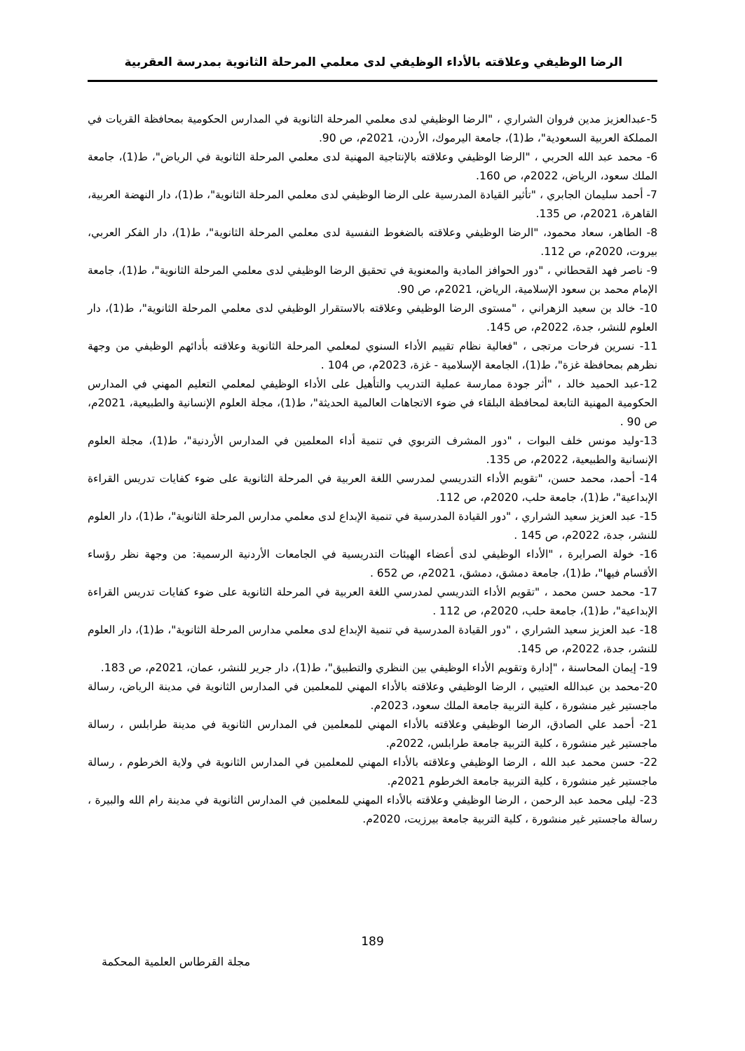الرضا الوظيفي وعلاقته بالأداء الوظيفي لدى معلمي المرحلة الثانوية بمدرسة العقربية
5-عبدالعزيز مدين فروان الشراري ، "الرضا الوظيفي لدى معلمي المرحلة الثانوية في المدارس الحكومية بمحافظة القريات في المملكة العربية السعودية"، ط(1)، جامعة اليرموك، الأردن، 2021م، ص 90.
6- محمد عبد الله الحربي ، "الرضا الوظيفي وعلاقته بالإنتاجية المهنية لدى معلمي المرحلة الثانوية في الرياض"، ط(1)، جامعة الملك سعود، الرياض، 2022م، ص 160.
7- أحمد سليمان الجابري ، "تأثير القيادة المدرسية على الرضا الوظيفي لدى معلمي المرحلة الثانوية"، ط(1)، دار النهضة العربية، القاهرة، 2021م، ص 135.
8- الطاهر، سعاد محمود، "الرضا الوظيفي وعلاقته بالضغوط النفسية لدى معلمي المرحلة الثانوية"، ط(1)، دار الفكر العربي، بيروت، 2020م، ص 112.
9- ناصر فهد القحطاني ، "دور الحوافز المادية والمعنوية في تحقيق الرضا الوظيفي لدى معلمي المرحلة الثانوية"، ط(1)، جامعة الإمام محمد بن سعود الإسلامية، الرياض، 2021م، ص 90.
10- خالد بن سعيد الزهراني ، "مستوى الرضا الوظيفي وعلاقته بالاستقرار الوظيفي لدى معلمي المرحلة الثانوية"، ط(1)، دار العلوم للنشر، جدة، 2022م، ص 145.
11- نسرين فرحات مرتجى ، "فعالية نظام تقييم الأداء السنوي لمعلمي المرحلة الثانوية وعلاقته بأدائهم الوظيفي من وجهة نظرهم بمحافظة غزة"، ط(1)، الجامعة الإسلامية - غزة، 2023م، ص 104 .
12-عبد الحميد خالد ، "أثر جودة ممارسة عملية التدريب والتأهيل على الأداء الوظيفي لمعلمي التعليم المهني في المدارس الحكومية المهنية التابعة لمحافظة البلقاء في ضوء الاتجاهات العالمية الحديثة"، ط(1)، مجلة العلوم الإنسانية والطبيعية، 2021م، ص 90 .
13-وليد مونس خلف البوات ، "دور المشرف التربوي في تنمية أداء المعلمين في المدارس الأردنية"، ط(1)، مجلة العلوم الإنسانية والطبيعية، 2022م، ص 135.
14- أحمد، محمد حسن، "تقويم الأداء التدريسي لمدرسي اللغة العربية في المرحلة الثانوية على ضوء كفايات تدريس القراءة الإبداعية"، ط(1)، جامعة حلب، 2020م، ص 112.
15- عبد العزيز سعيد الشراري ، "دور القيادة المدرسية في تنمية الإبداع لدى معلمي مدارس المرحلة الثانوية"، ط(1)، دار العلوم للنشر، جدة، 2022م، ص 145 .
16- خولة الصرايرة ، "الأداء الوظيفي لدى أعضاء الهيئات التدريسية في الجامعات الأردنية الرسمية: من وجهة نظر رؤساء الأقسام فيها"، ط(1)، جامعة دمشق، دمشق، 2021م، ص 652 .
17- محمد حسن محمد ، "تقويم الأداء التدريسي لمدرسي اللغة العربية في المرحلة الثانوية على ضوء كفايات تدريس القراءة الإبداعية"، ط(1)، جامعة حلب، 2020م، ص 112 .
18- عبد العزيز سعيد الشراري ، "دور القيادة المدرسية في تنمية الإبداع لدى معلمي مدارس المرحلة الثانوية"، ط(1)، دار العلوم للنشر، جدة، 2022م، ص 145.
19- إيمان المحاسنة ، "إدارة وتقويم الأداء الوظيفي بين النظري والتطبيق"، ط(1)، دار جرير للنشر، عمان، 2021م، ص 183.
20-محمد بن عبدالله العتيبي ، الرضا الوظيفي وعلاقته بالأداء المهني للمعلمين في المدارس الثانوية في مدينة الرياض، رسالة ماجستير غير منشورة ، كلية التربية جامعة الملك سعود، 2023م.
21- أحمد علي الصادق، الرضا الوظيفي وعلاقته بالأداء المهني للمعلمين في المدارس الثانوية في مدينة طرابلس ، رسالة ماجستير غير منشورة ، كلية التربية جامعة طرابلس، 2022م.
22- حسن محمد عبد الله ، الرضا الوظيفي وعلاقته بالأداء المهني للمعلمين في المدارس الثانوية في ولاية الخرطوم ، رسالة ماجستير غير منشورة ، كلية التربية جامعة الخرطوم 2021م.
23- ليلى محمد عبد الرحمن ، الرضا الوظيفي وعلاقته بالأداء المهني للمعلمين في المدارس الثانوية في مدينة رام الله والبيرة ، رسالة ماجستير غير منشورة ، كلية التربية جامعة بيرزيت، 2020م.
189
مجلة القرطاس العلمية المحكمة